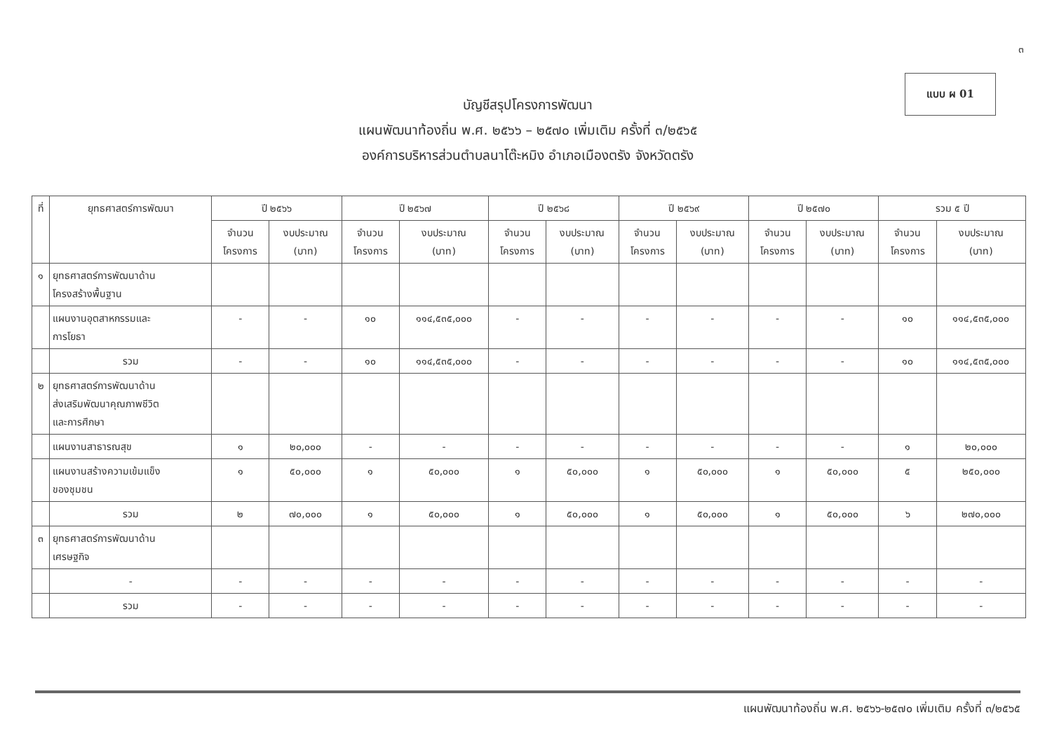๓
แบบ ผ 01
บัญชีสรุปโครงการพัฒนา
แผนพัฒนาท้องถิ่น พ.ศ. ๒๕๖๖ – ๒๕๗๐ เพิ่มเติม ครั้งที่ ๓/๒๕๖๕
องค์การบริหารส่วนตำบลนาโต๊ะหมิง อำเภอเมืองตรัง จังหวัดตรัง
| ที่ | ยุทธศาสตร์การพัฒนา | ปี ๒๕๖๖ | | ปี ๒๕๖๗ | | ปี ๒๕๖๘ | | ปี ๒๕๖๙ | | ปี ๒๕๗๐ | | รวม ๕ ปี | |
| --- | --- | --- | --- | --- | --- | --- | --- | --- | --- | --- | --- | --- | --- |
| | | จำนวน โครงการ | งบประมาณ (บาท) | จำนวน โครงการ | งบประมาณ (บาท) | จำนวน โครงการ | งบประมาณ (บาท) | จำนวน โครงการ | งบประมาณ (บาท) | จำนวน โครงการ | งบประมาณ (บาท) | จำนวน โครงการ | งบประมาณ (บาท) |
| ๑ | ยุทธศาสตร์การพัฒนาด้าน โครงสร้างพื้นฐาน | | | | | | | | | | | | |
| | แผนงานอุตสาหกรรมและ การโยธา | - | - | ๑๐ | ๑๑๔,๕๓๕,๐๐๐ | - | - | - | - | - | - | ๑๐ | ๑๑๔,๕๓๕,๐๐๐ |
| | รวม | - | - | ๑๐ | ๑๑๔,๕๓๕,๐๐๐ | - | - | - | - | - | - | ๑๐ | ๑๑๔,๕๓๕,๐๐๐ |
| ๒ | ยุทธศาสตร์การพัฒนาด้าน ส่งเสริมพัฒนาคุณภาพชีวิต และการศึกษา | | | | | | | | | | | | |
| | แผนงานสาธารณสุข | ๑ | ๒๐,๐๐๐ | - | - | - | - | - | - | - | - | ๑ | ๒๐,๐๐๐ |
| | แผนงานสร้างความเข้มแข็ง ของชุมชน | ๑ | ๕๐,๐๐๐ | ๑ | ๕๐,๐๐๐ | ๑ | ๕๐,๐๐๐ | ๑ | ๕๐,๐๐๐ | ๑ | ๕๐,๐๐๐ | ๕ | ๒๕๐,๐๐๐ |
| | รวม | ๒ | ๗๐,๐๐๐ | ๑ | ๕๐,๐๐๐ | ๑ | ๕๐,๐๐๐ | ๑ | ๕๐,๐๐๐ | ๑ | ๕๐,๐๐๐ | ๖ | ๒๗๐,๐๐๐ |
| ๓ | ยุทธศาสตร์การพัฒนาด้าน เศรษฐกิจ | | | | | | | | | | | | |
| | - | - | - | - | - | - | - | - | - | - | - | - | - |
| | รวม | - | - | - | - | - | - | - | - | - | - | - | - |
แผนพัฒนาท้องถิ่น พ.ศ. ๒๕๖๖-๒๕๗๐ เพิ่มเติม ครั้งที่ ๓/๒๕๖๕